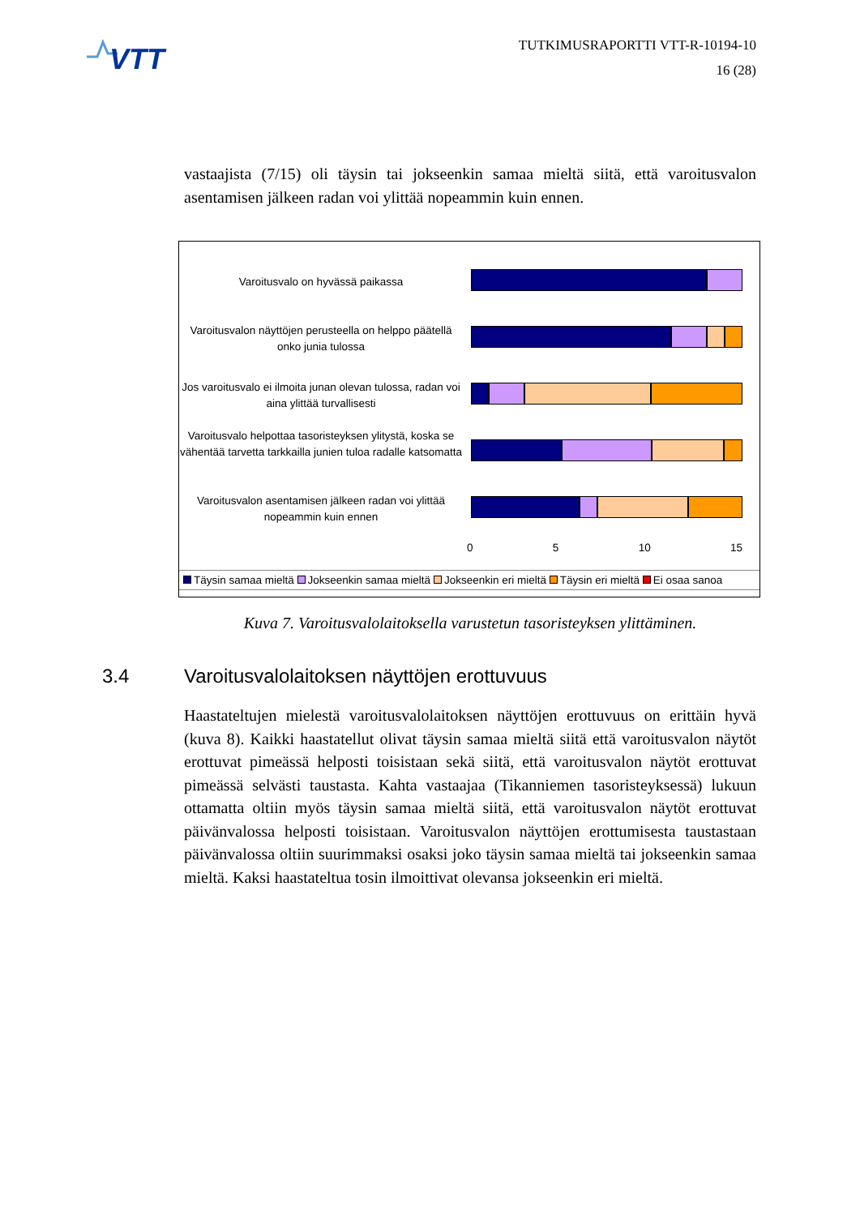VTT
TUTKIMUSRAPORTTI VTT-R-10194-10
16 (28)
vastaajista (7/15) oli täysin tai jokseenkin samaa mieltä siitä, että varoitusvalon asentamisen jälkeen radan voi ylittää nopeammin kuin ennen.
Varoitusvalo on hyvässä paikassa
Varoitusvalon näyttöjen perusteella on helppo päätellä onko junia tulossa
Jos varoitusvalo ei ilmoita junan olevan tulossa, radan voi aina ylittää turvallisesti
Varoitusvalo helpottaa tasoristeyksen ylitystä, koska se vähentää tarvetta tarkkailla junien tuloa radalle katsomatta
Varoitusvalon asentamisen jälkeen radan voi ylittää nopeammin kuin ennen
0 5 10 15
Täysin samaa mieltä Jokseenkin samaa mieltä Jokseenkin eri mieltä Täysin eri mieltä Ei osaa sanoa
Kuva 7. Varoitusvalolaitoksella varustetun tasoristeyksen ylittäminen.
3.4 Varoitusvalolaitoksen näyttöjen erottuvuus
Haastateltujen mielestä varoitusvalolaitoksen näyttöjen erottuvuus on erittäin hyvä (kuva 8). Kaikki haastatellut olivat täysin samaa mieltä siitä että varoitusvalon näytöt erottuvat pimeässä helposti toisistaan sekä siitä, että varoitusvalon näytöt erottuvat pimeässä selvästi taustasta. Kahta vastaajaa (Tikanniemen tasoristeyksessä) lukuun ottamatta oltiin myös täysin samaa mieltä siitä, että varoitusvalon näytöt erottuvat päivänvalossa helposti toisistaan. Varoitusvalon näyttöjen erottumisesta taustastaan päivänvalossa oltiin suurimmaksi osaksi joko täysin samaa mieltä tai jokseenkin samaa mieltä. Kaksi haastateltua tosin ilmoittivat olevansa jokseenkin eri mieltä.